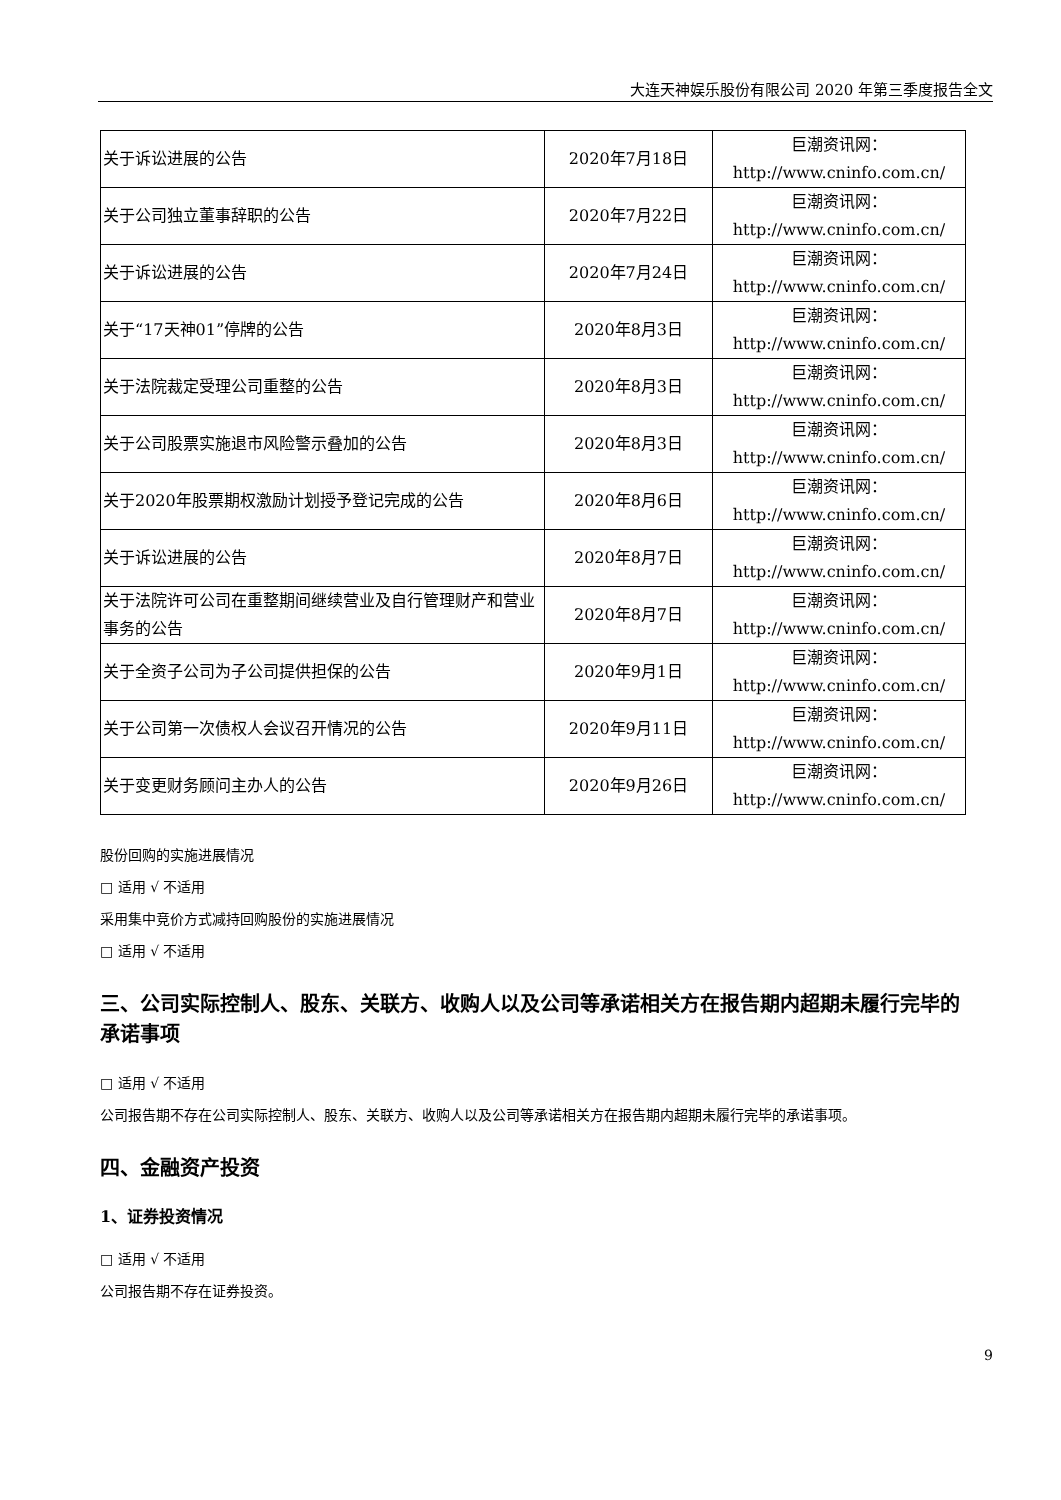大连天神娱乐股份有限公司 2020 年第三季度报告全文
| 关于诉讼进展的公告 | 2020年7月18日 | 巨潮资讯网： http://www.cninfo.com.cn/ |
| 关于公司独立董事辞职的公告 | 2020年7月22日 | 巨潮资讯网： http://www.cninfo.com.cn/ |
| 关于诉讼进展的公告 | 2020年7月24日 | 巨潮资讯网： http://www.cninfo.com.cn/ |
| 关于“17天神01”停牌的公告 | 2020年8月3日 | 巨潮资讯网： http://www.cninfo.com.cn/ |
| 关于法院裁定受理公司重整的公告 | 2020年8月3日 | 巨潮资讯网： http://www.cninfo.com.cn/ |
| 关于公司股票实施退市风险警示叠加的公告 | 2020年8月3日 | 巨潮资讯网： http://www.cninfo.com.cn/ |
| 关于2020年股票期权激励计划授予登记完成的公告 | 2020年8月6日 | 巨潮资讯网： http://www.cninfo.com.cn/ |
| 关于诉讼进展的公告 | 2020年8月7日 | 巨潮资讯网： http://www.cninfo.com.cn/ |
| 关于法院许可公司在重整期间继续营业及自行管理财产和营业事务的公告 | 2020年8月7日 | 巨潮资讯网： http://www.cninfo.com.cn/ |
| 关于全资子公司为子公司提供担保的公告 | 2020年9月1日 | 巨潮资讯网： http://www.cninfo.com.cn/ |
| 关于公司第一次债权人会议召开情况的公告 | 2020年9月11日 | 巨潮资讯网： http://www.cninfo.com.cn/ |
| 关于变更财务顾问主办人的公告 | 2020年9月26日 | 巨潮资讯网： http://www.cninfo.com.cn/ |
股份回购的实施进展情况
□ 适用 √ 不适用
采用集中竞价方式减持回购股份的实施进展情况
□ 适用 √ 不适用
三、公司实际控制人、股东、关联方、收购人以及公司等承诺相关方在报告期内超期未履行完毕的承诺事项
□ 适用 √ 不适用
公司报告期不存在公司实际控制人、股东、关联方、收购人以及公司等承诺相关方在报告期内超期未履行完毕的承诺事项。
四、金融资产投资
1、证券投资情况
□ 适用 √ 不适用
公司报告期不存在证券投资。
9